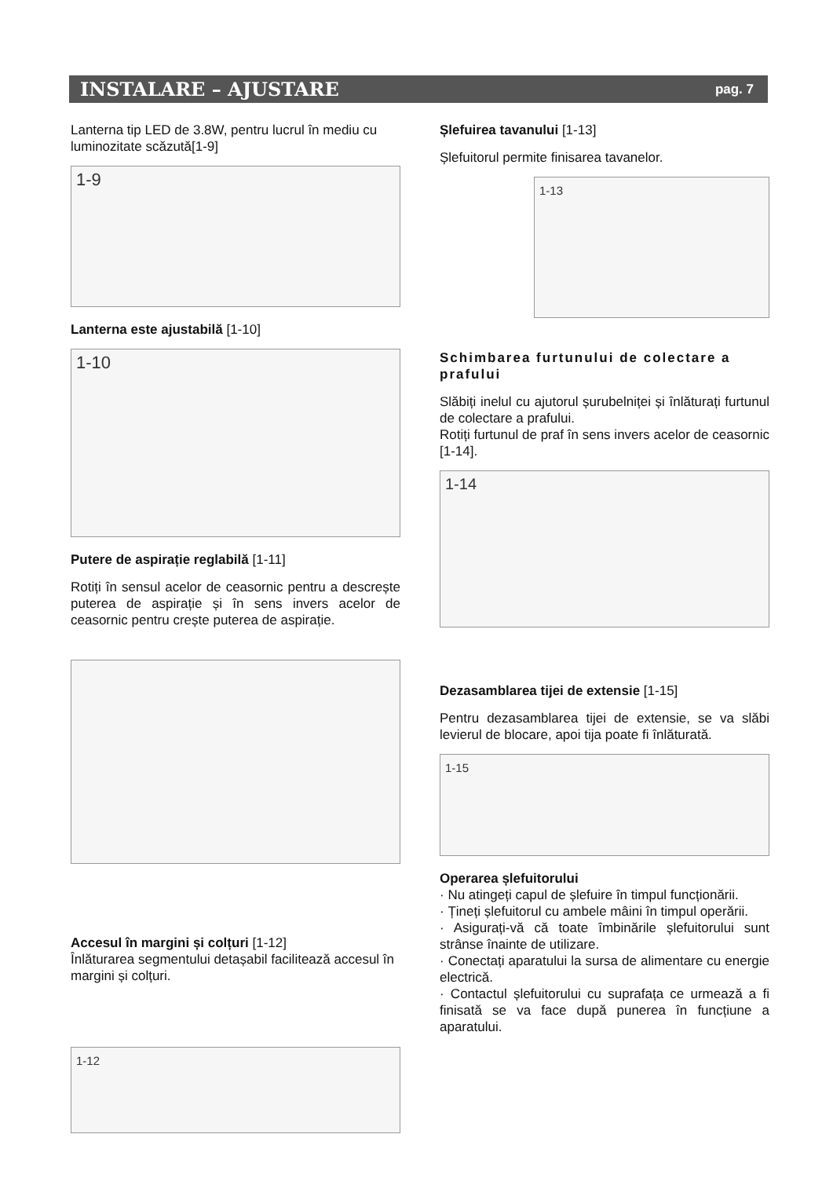INSTALARE – AJUSTARE
pag. 7
Lanterna tip LED de 3.8W, pentru lucrul în mediu cu luminozitate scăzută[1-9]
1-9
Lanterna este ajustabilă [1-10]
1-10
Putere de aspirație reglabilă [1-11]
Rotiți în sensul acelor de ceasornic pentru a descrește puterea de aspirație și în sens invers acelor de ceasornic pentru crește puterea de aspirație.
Accesul în margini și colțuri [1-12]
Înlăturarea segmentului detașabil facilitează accesul în margini și colțuri.
1-12
Șlefuirea tavanului [1-13]
Șlefuitorul permite finisarea tavanelor.
1-13
Schimbarea furtunului de colectare a prafului
Slăbiți inelul cu ajutorul șurubelniței și înlăturați furtunul de colectare a prafului.
Rotiți furtunul de praf în sens invers acelor de ceasornic [1-14].
1-14
Dezasamblarea tijei de extensie [1-15]
Pentru dezasamblarea tijei de extensie, se va slăbi levierul de blocare, apoi tija poate fi înlăturată.
1-15
Operarea șlefuitorului
· Nu atingeți capul de șlefuire în timpul funcționării.
· Țineți șlefuitorul cu ambele mâini în timpul operării.
· Asigurați-vă că toate îmbinările șlefuitorului sunt strânse înainte de utilizare.
· Conectați aparatului la sursa de alimentare cu energie electrică.
· Contactul șlefuitorului cu suprafața ce urmează a fi finisată se va face după punerea în funcțiune a aparatului.